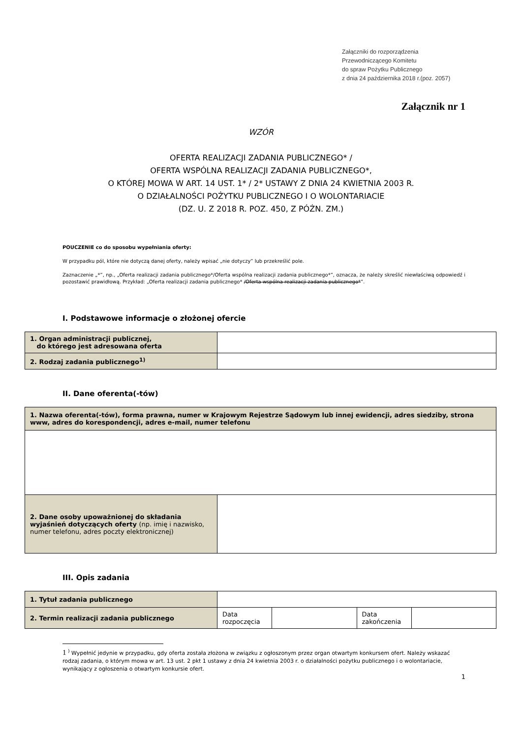Załączniki do rozporządzenia
Przewodniczącego Komitetu
do spraw Pożytku Publicznego
z dnia 24 października 2018 r.(poz. 2057)
Załącznik nr 1
WZÓR
OFERTA REALIZACJI ZADANIA PUBLICZNEGO* /
OFERTA WSPÓLNA REALIZACJI ZADANIA PUBLICZNEGO*,
O KTÓREJ MOWA W ART. 14 UST. 1* / 2* USTAWY Z DNIA 24 KWIETNIA 2003 R.
O DZIAŁALNOŚCI POŻYTKU PUBLICZNEGO I O WOLONTARIACIE
(DZ. U. Z 2018 R. POZ. 450, Z PÓŹN. ZM.)
POUCZENIE co do sposobu wypełniania oferty:
W przypadku pól, które nie dotyczą danej oferty, należy wpisać „nie dotyczy” lub przekreślić pole.
Zaznaczenie „*”, np., „Oferta realizacji zadania publicznego*/Oferta wspólna realizacji zadania publicznego*”, oznacza, że należy skreślić niewłaściwą odpowiedź i pozostawić prawidłową. Przykład: „Oferta realizacji zadania publicznego* /Oferta wspólna realizacji zadania publicznego*”.
I. Podstawowe informacje o złożonej ofercie
| 1. Organ administracji publicznej, do którego jest adresowana oferta | |
| 2. Rodzaj zadania publicznego<sup>1)</sup> | |
II. Dane oferenta(-tów)
| 1. Nazwa oferenta(-tów), forma prawna, numer w Krajowym Rejestrze Sądowym lub innej ewidencji, adres siedziby, strona www, adres do korespondencji, adres e-mail, numer telefonu | |
| 2. Dane osoby upoważnionej do składania wyjaśnień dotyczących oferty (np. imię i nazwisko, numer telefonu, adres poczty elektronicznej) | |
III. Opis zadania
| 1. Tytuł zadania publicznego | | | | |
| 2. Termin realizacji zadania publicznego | Data rozpoczęcia | | Data zakończenia | |
1 <sup>)</sup> Wypełnić jedynie w przypadku, gdy oferta została złożona w związku z ogłoszonym przez organ otwartym konkursem ofert. Należy wskazać rodzaj zadania, o którym mowa w art. 13 ust. 2 pkt 1 ustawy z dnia 24 kwietnia 2003 r. o działalności pożytku publicznego i o wolontariacie, wynikający z ogłoszenia o otwartym konkursie ofert.
1